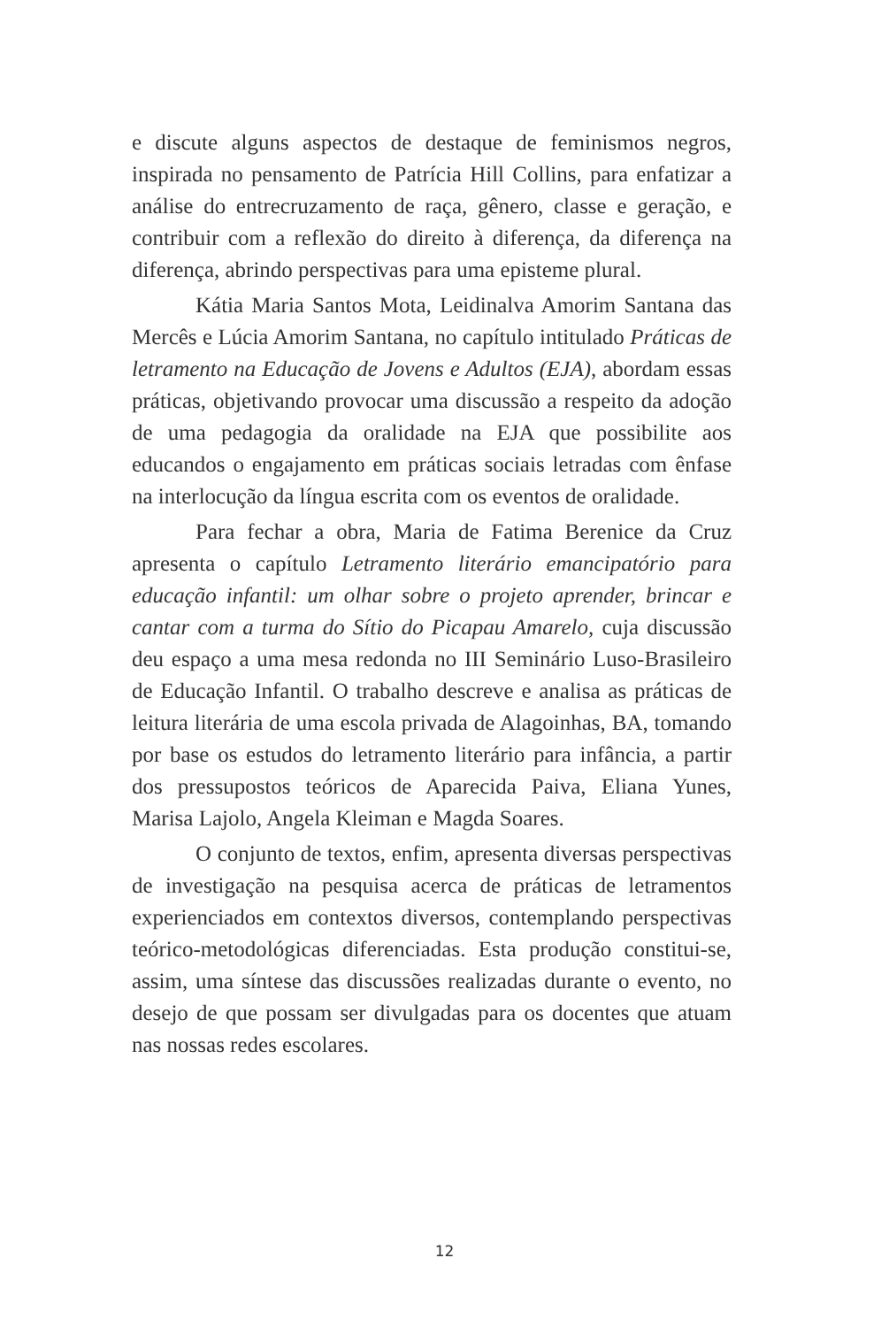e discute alguns aspectos de destaque de feminismos negros, inspirada no pensamento de Patrícia Hill Collins, para enfatizar a análise do entrecruzamento de raça, gênero, classe e geração, e contribuir com a reflexão do direito à diferença, da diferença na diferença, abrindo perspectivas para uma episteme plural.
Kátia Maria Santos Mota, Leidinalva Amorim Santana das Mercês e Lúcia Amorim Santana, no capítulo intitulado Práticas de letramento na Educação de Jovens e Adultos (EJA), abordam essas práticas, objetivando provocar uma discussão a respeito da adoção de uma pedagogia da oralidade na EJA que possibilite aos educandos o engajamento em práticas sociais letradas com ênfase na interlocução da língua escrita com os eventos de oralidade.
Para fechar a obra, Maria de Fatima Berenice da Cruz apresenta o capítulo Letramento literário emancipatório para educação infantil: um olhar sobre o projeto aprender, brincar e cantar com a turma do Sítio do Picapau Amarelo, cuja discussão deu espaço a uma mesa redonda no III Seminário Luso-Brasileiro de Educação Infantil. O trabalho descreve e analisa as práticas de leitura literária de uma escola privada de Alagoinhas, BA, tomando por base os estudos do letramento literário para infância, a partir dos pressupostos teóricos de Aparecida Paiva, Eliana Yunes, Marisa Lajolo, Angela Kleiman e Magda Soares.
O conjunto de textos, enfim, apresenta diversas perspectivas de investigação na pesquisa acerca de práticas de letramentos experienciados em contextos diversos, contemplando perspectivas teórico-metodológicas diferenciadas. Esta produção constitui-se, assim, uma síntese das discussões realizadas durante o evento, no desejo de que possam ser divulgadas para os docentes que atuam nas nossas redes escolares.
12